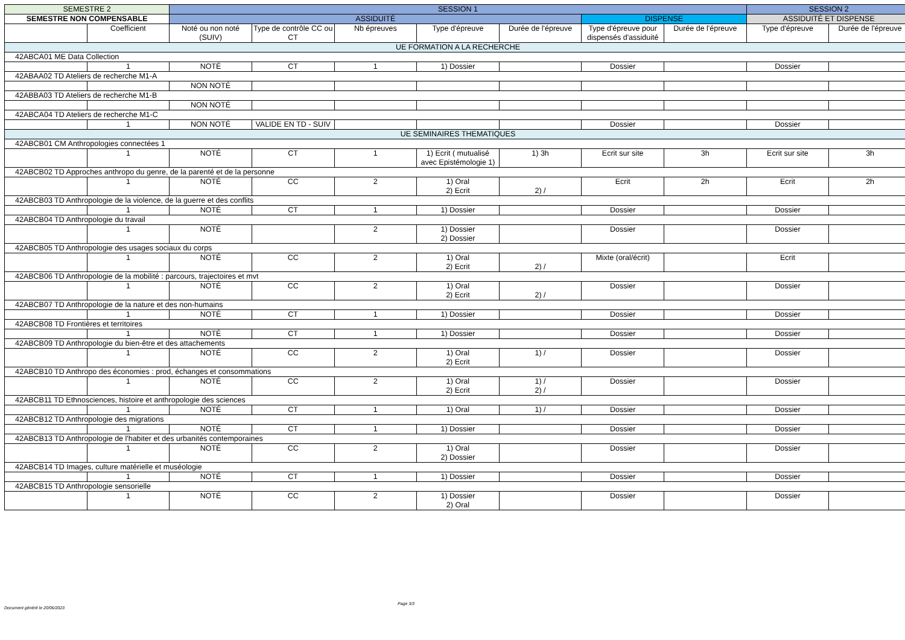| SEMESTRE 2 | | SESSION 1 | | | | | | | SESSION 2 | |
| --- | --- | --- | --- | --- | --- | --- | --- | --- | --- | --- |
| SEMESTRE NON COMPENSABLE | | ASSIDUITÉ | | | | | DISPENSE | | ASSIDUITÉ ET DISPENSE | |
| | Coefficient | Noté ou non noté (SUIV) | Type de contrôle CC ou CT | Nb épreuves | Type d'épreuve | Durée de l'épreuve | Type d'épreuve pour dispensés d'assiduité | Durée de l'épreuve | Type d'épreuve | Durée de l'épreuve |
| UE FORMATION A LA RECHERCHE | | | | | | | | | | |
| 42ABCA01 ME Data Collection | | | | | | | | | | |
| | 1 | NOTÉ | CT | 1 | 1) Dossier | | Dossier | | Dossier | |
| 42ABAA02 TD Ateliers de recherche M1-A | | | | | | | | | | |
| | | NON NOTÉ | | | | | | | | |
| 42ABBA03 TD Ateliers de recherche M1-B | | | | | | | | | | |
| | | NON NOTÉ | | | | | | | | |
| 42ABCA04 TD Ateliers de recherche M1-C | | | | | | | | | | |
| | 1 | NON NOTÉ | VALIDE EN TD - SUIV | | | | Dossier | | Dossier | |
| UE SEMINAIRES THEMATIQUES | | | | | | | | | | |
| 42ABCB01 CM Anthropologies connectées 1 | | | | | | | | | | |
| | 1 | NOTÉ | CT | 1 | 1) Ecrit ( mutualisé avec Epistémologie 1) | 1) 3h | Ecrit sur site | 3h | Ecrit sur site | 3h |
| 42ABCB02 TD Approches anthropo du genre, de la parenté et de la personne | | | | | | | | | | |
| | 1 | NOTÉ | CC | 2 | 1) Oral 2) Ecrit | 2) / | Ecrit | 2h | Ecrit | 2h |
| 42ABCB03 TD Anthropologie de la violence, de la guerre et des conflits | | | | | | | | | | |
| | 1 | NOTÉ | CT | 1 | 1) Dossier | | Dossier | | Dossier | |
| 42ABCB04 TD Anthropologie du travail | | | | | | | | | | |
| | 1 | NOTÉ | | 2 | 1) Dossier 2) Dossier | | Dossier | | Dossier | |
| 42ABCB05 TD Anthropologie des usages sociaux du corps | | | | | | | | | | |
| | 1 | NOTÉ | CC | 2 | 1) Oral 2) Ecrit | 2) / | Mixte (oral/écrit) | | Ecrit | |
| 42ABCB06 TD Anthropologie de la mobilité : parcours, trajectoires et mvt | | | | | | | | | | |
| | 1 | NOTÉ | CC | 2 | 1) Oral 2) Ecrit | 2) / | Dossier | | Dossier | |
| 42ABCB07 TD Anthropologie de la nature et des non-humains | | | | | | | | | | |
| | 1 | NOTÉ | CT | 1 | 1) Dossier | | Dossier | | Dossier | |
| 42ABCB08 TD Frontières et territoires | | | | | | | | | | |
| | 1 | NOTÉ | CT | 1 | 1) Dossier | | Dossier | | Dossier | |
| 42ABCB09 TD Anthropologie du bien-être et des attachements | | | | | | | | | | |
| | 1 | NOTÉ | CC | 2 | 1) Oral 2) Ecrit | 1) / | Dossier | | Dossier | |
| 42ABCB10 TD Anthropo des économies : prod, échanges et consommations | | | | | | | | | | |
| | 1 | NOTÉ | CC | 2 | 1) Oral 2) Ecrit | 1) / 2) / | Dossier | | Dossier | |
| 42ABCB11 TD Ethnosciences, histoire et anthropologie des sciences | | | | | | | | | | |
| | 1 | NOTÉ | CT | 1 | 1) Oral | 1) / | Dossier | | Dossier | |
| 42ABCB12 TD Anthropologie des migrations | | | | | | | | | | |
| | 1 | NOTÉ | CT | 1 | 1) Dossier | | Dossier | | Dossier | |
| 42ABCB13 TD Anthropologie de l'habiter et des urbanités contemporaines | | | | | | | | | | |
| | 1 | NOTÉ | CC | 2 | 1) Oral 2) Dossier | | Dossier | | Dossier | |
| 42ABCB14 TD Images, culture matérielle et muséologie | | | | | | | | | | |
| | 1 | NOTÉ | CT | 1 | 1) Dossier | | Dossier | | Dossier | |
| 42ABCB15 TD Anthropologie sensorielle | | | | | | | | | | |
| | 1 | NOTÉ | CC | 2 | 1) Dossier 2) Oral | | Dossier | | Dossier | |
Document généré le 20/06/2023 Page 3/3